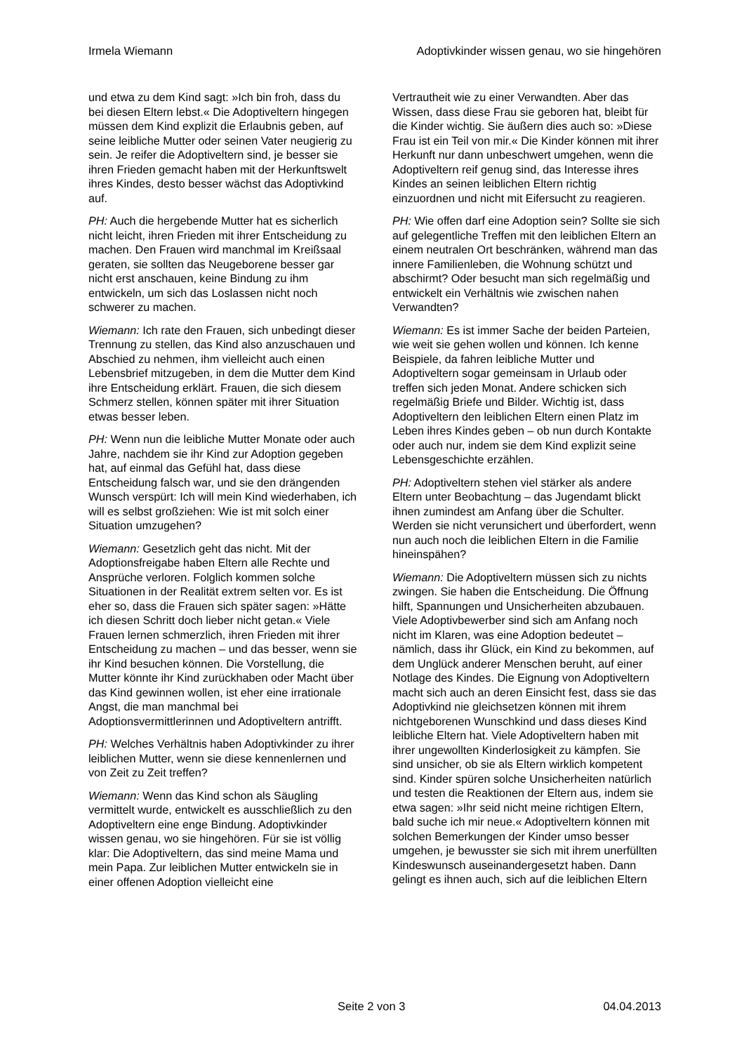Irmela Wiemann Adoptivkinder wissen genau, wo sie hingehören
und etwa zu dem Kind sagt: »Ich bin froh, dass du bei diesen Eltern lebst.« Die Adoptiveltern hingegen müssen dem Kind explizit die Erlaubnis geben, auf seine leibliche Mutter oder seinen Vater neugierig zu sein. Je reifer die Adoptiveltern sind, je besser sie ihren Frieden gemacht haben mit der Herkunftswelt ihres Kindes, desto besser wächst das Adoptivkind auf.
PH: Auch die hergebende Mutter hat es sicherlich nicht leicht, ihren Frieden mit ihrer Entscheidung zu machen. Den Frauen wird manchmal im Kreißsaal geraten, sie sollten das Neugeborene besser gar nicht erst anschauen, keine Bindung zu ihm entwickeln, um sich das Loslassen nicht noch schwerer zu machen.
Wiemann: Ich rate den Frauen, sich unbedingt dieser Trennung zu stellen, das Kind also anzuschauen und Abschied zu nehmen, ihm vielleicht auch einen Lebensbrief mitzugeben, in dem die Mutter dem Kind ihre Entscheidung erklärt. Frauen, die sich diesem Schmerz stellen, können später mit ihrer Situation etwas besser leben.
PH: Wenn nun die leibliche Mutter Monate oder auch Jahre, nachdem sie ihr Kind zur Adoption gegeben hat, auf einmal das Gefühl hat, dass diese Entscheidung falsch war, und sie den drängenden Wunsch verspürt: Ich will mein Kind wiederhaben, ich will es selbst großziehen: Wie ist mit solch einer Situation umzugehen?
Wiemann: Gesetzlich geht das nicht. Mit der Adoptionsfreigabe haben Eltern alle Rechte und Ansprüche verloren. Folglich kommen solche Situationen in der Realität extrem selten vor. Es ist eher so, dass die Frauen sich später sagen: »Hätte ich diesen Schritt doch lieber nicht getan.« Viele Frauen lernen schmerzlich, ihren Frieden mit ihrer Entscheidung zu machen – und das besser, wenn sie ihr Kind besuchen können. Die Vorstellung, die Mutter könnte ihr Kind zurückhaben oder Macht über das Kind gewinnen wollen, ist eher eine irrationale Angst, die man manchmal bei Adoptionsvermittlerinnen und Adoptiveltern antrifft.
PH: Welches Verhältnis haben Adoptivkinder zu ihrer leiblichen Mutter, wenn sie diese kennenlernen und von Zeit zu Zeit treffen?
Wiemann: Wenn das Kind schon als Säugling vermittelt wurde, entwickelt es ausschließlich zu den Adoptiveltern eine enge Bindung. Adoptivkinder wissen genau, wo sie hingehören. Für sie ist völlig klar: Die Adoptiveltern, das sind meine Mama und mein Papa. Zur leiblichen Mutter entwickeln sie in einer offenen Adoption vielleicht eine
Vertrautheit wie zu einer Verwandten. Aber das Wissen, dass diese Frau sie geboren hat, bleibt für die Kinder wichtig. Sie äußern dies auch so: »Diese Frau ist ein Teil von mir.« Die Kinder können mit ihrer Herkunft nur dann unbeschwert umgehen, wenn die Adoptiveltern reif genug sind, das Interesse ihres Kindes an seinen leiblichen Eltern richtig einzuordnen und nicht mit Eifersucht zu reagieren.
PH: Wie offen darf eine Adoption sein? Sollte sie sich auf gelegentliche Treffen mit den leiblichen Eltern an einem neutralen Ort beschränken, während man das innere Familienleben, die Wohnung schützt und abschirmt? Oder besucht man sich regelmäßig und entwickelt ein Verhältnis wie zwischen nahen Verwandten?
Wiemann: Es ist immer Sache der beiden Parteien, wie weit sie gehen wollen und können. Ich kenne Beispiele, da fahren leibliche Mutter und Adoptiveltern sogar gemeinsam in Urlaub oder treffen sich jeden Monat. Andere schicken sich regelmäßig Briefe und Bilder. Wichtig ist, dass Adoptiveltern den leiblichen Eltern einen Platz im Leben ihres Kindes geben – ob nun durch Kontakte oder auch nur, indem sie dem Kind explizit seine Lebensgeschichte erzählen.
PH: Adoptiveltern stehen viel stärker als andere Eltern unter Beobachtung – das Jugendamt blickt ihnen zumindest am Anfang über die Schulter. Werden sie nicht verunsichert und überfordert, wenn nun auch noch die leiblichen Eltern in die Familie hineinspähen?
Wiemann: Die Adoptiveltern müssen sich zu nichts zwingen. Sie haben die Entscheidung. Die Öffnung hilft, Spannungen und Unsicherheiten abzubauen. Viele Adoptivbewerber sind sich am Anfang noch nicht im Klaren, was eine Adoption bedeutet – nämlich, dass ihr Glück, ein Kind zu bekommen, auf dem Unglück anderer Menschen beruht, auf einer Notlage des Kindes. Die Eignung von Adoptiveltern macht sich auch an deren Einsicht fest, dass sie das Adoptivkind nie gleichsetzen können mit ihrem nichtgeborenen Wunschkind und dass dieses Kind leibliche Eltern hat. Viele Adoptiveltern haben mit ihrer ungewollten Kinderlosigkeit zu kämpfen. Sie sind unsicher, ob sie als Eltern wirklich kompetent sind. Kinder spüren solche Unsicherheiten natürlich und testen die Reaktionen der Eltern aus, indem sie etwa sagen: »Ihr seid nicht meine richtigen Eltern, bald suche ich mir neue.« Adoptiveltern können mit solchen Bemerkungen der Kinder umso besser umgehen, je bewusster sie sich mit ihrem unerfüllten Kindeswunsch auseinandergesetzt haben. Dann gelingt es ihnen auch, sich auf die leiblichen Eltern
Seite 2 von 3 04.04.2013